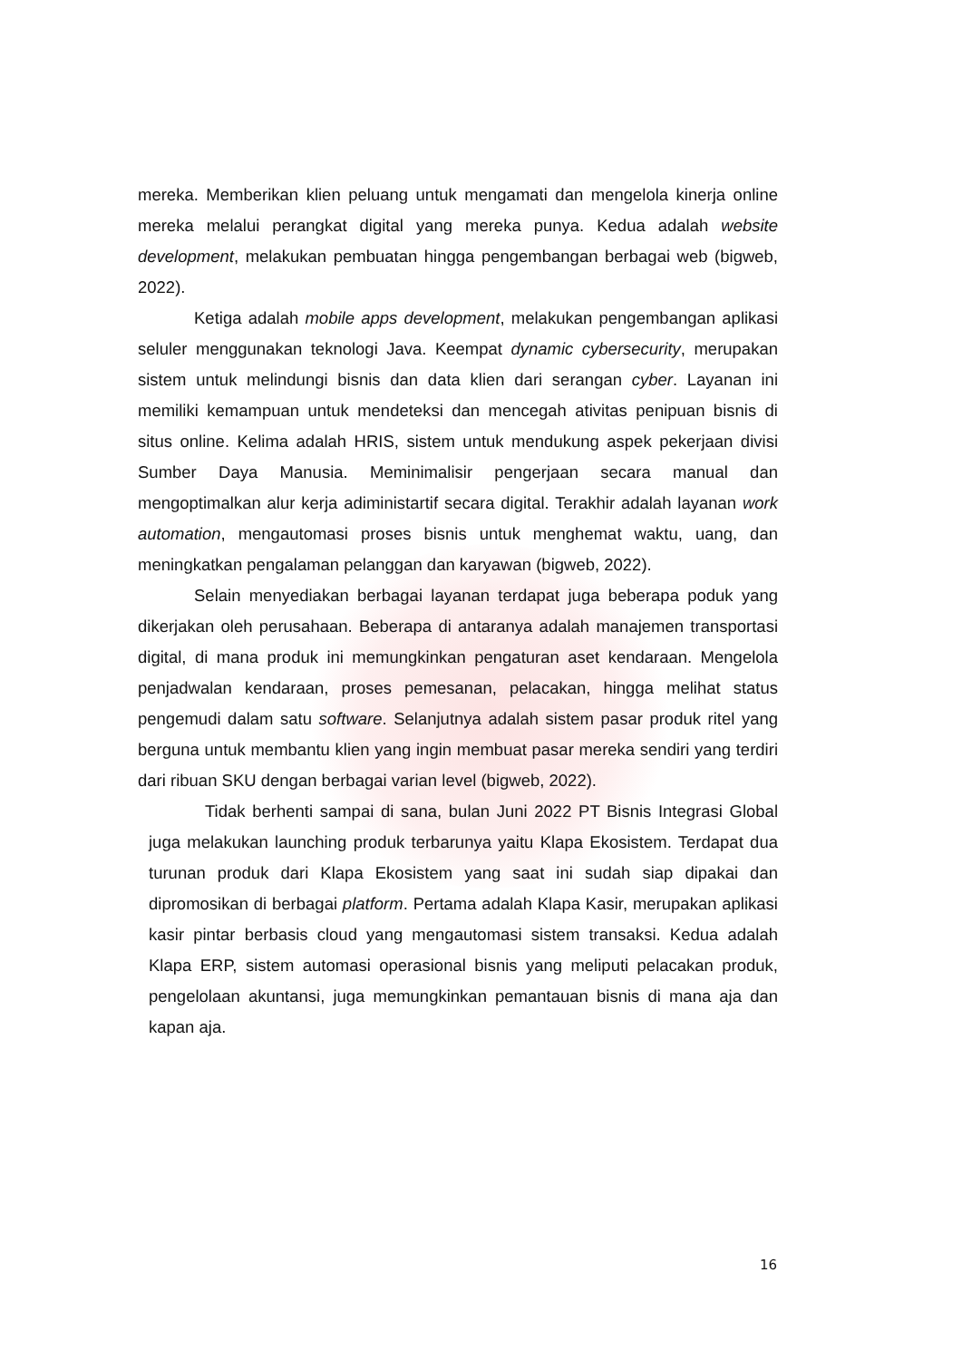mereka. Memberikan klien peluang untuk mengamati dan mengelola kinerja online mereka melalui perangkat digital yang mereka punya. Kedua adalah website development, melakukan pembuatan hingga pengembangan berbagai web (bigweb, 2022).
Ketiga adalah mobile apps development, melakukan pengembangan aplikasi seluler menggunakan teknologi Java. Keempat dynamic cybersecurity, merupakan sistem untuk melindungi bisnis dan data klien dari serangan cyber. Layanan ini memiliki kemampuan untuk mendeteksi dan mencegah ativitas penipuan bisnis di situs online. Kelima adalah HRIS, sistem untuk mendukung aspek pekerjaan divisi Sumber Daya Manusia. Meminimalisir pengerjaan secara manual dan mengoptimalkan alur kerja adiministartif secara digital. Terakhir adalah layanan work automation, mengautomasi proses bisnis untuk menghemat waktu, uang, dan meningkatkan pengalaman pelanggan dan karyawan (bigweb, 2022).
Selain menyediakan berbagai layanan terdapat juga beberapa poduk yang dikerjakan oleh perusahaan. Beberapa di antaranya adalah manajemen transportasi digital, di mana produk ini memungkinkan pengaturan aset kendaraan. Mengelola penjadwalan kendaraan, proses pemesanan, pelacakan, hingga melihat status pengemudi dalam satu software. Selanjutnya adalah sistem pasar produk ritel yang berguna untuk membantu klien yang ingin membuat pasar mereka sendiri yang terdiri dari ribuan SKU dengan berbagai varian level (bigweb, 2022).
Tidak berhenti sampai di sana, bulan Juni 2022 PT Bisnis Integrasi Global juga melakukan launching produk terbarunya yaitu Klapa Ekosistem. Terdapat dua turunan produk dari Klapa Ekosistem yang saat ini sudah siap dipakai dan dipromosikan di berbagai platform. Pertama adalah Klapa Kasir, merupakan aplikasi kasir pintar berbasis cloud yang mengautomasi sistem transaksi. Kedua adalah Klapa ERP, sistem automasi operasional bisnis yang meliputi pelacakan produk, pengelolaan akuntansi, juga memungkinkan pemantauan bisnis di mana aja dan kapan aja.
16